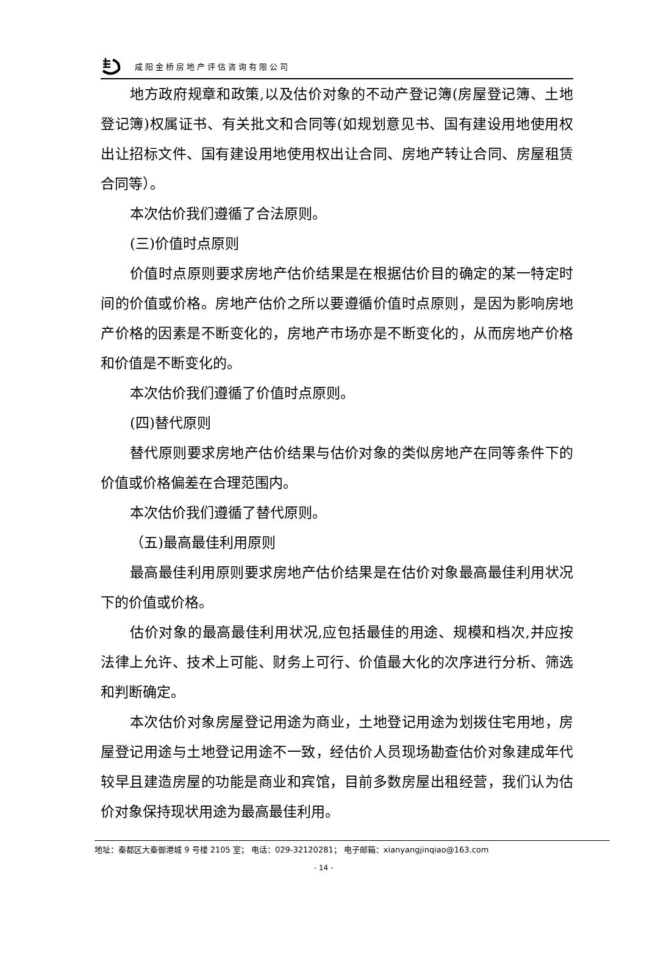咸阳金桥房地产评估咨询有限公司
地方政府规章和政策,以及估价对象的不动产登记簿(房屋登记簿、土地登记簿)权属证书、有关批文和合同等(如规划意见书、国有建设用地使用权出让招标文件、国有建设用地使用权出让合同、房地产转让合同、房屋租赁合同等）。
本次估价我们遵循了合法原则。
(三)价值时点原则
价值时点原则要求房地产估价结果是在根据估价目的确定的某一特定时间的价值或价格。房地产估价之所以要遵循价值时点原则，是因为影响房地产价格的因素是不断变化的，房地产市场亦是不断变化的，从而房地产价格和价值是不断变化的。
本次估价我们遵循了价值时点原则。
(四)替代原则
替代原则要求房地产估价结果与估价对象的类似房地产在同等条件下的价值或价格偏差在合理范围内。
本次估价我们遵循了替代原则。
（五)最高最佳利用原则
最高最佳利用原则要求房地产估价结果是在估价对象最高最佳利用状况下的价值或价格。
估价对象的最高最佳利用状况,应包括最佳的用途、规模和档次,并应按法律上允许、技术上可能、财务上可行、价值最大化的次序进行分析、筛选和判断确定。
本次估价对象房屋登记用途为商业，土地登记用途为划拨住宅用地，房屋登记用途与土地登记用途不一致，经估价人员现场勘查估价对象建成年代较早且建造房屋的功能是商业和宾馆，目前多数房屋出租经营，我们认为估价对象保持现状用途为最高最佳利用。
地址：秦都区大秦御港城 9 号楼 2105 室； 电话：029-32120281； 电子邮箱：xianyangjinqiao@163.com
- 14 -